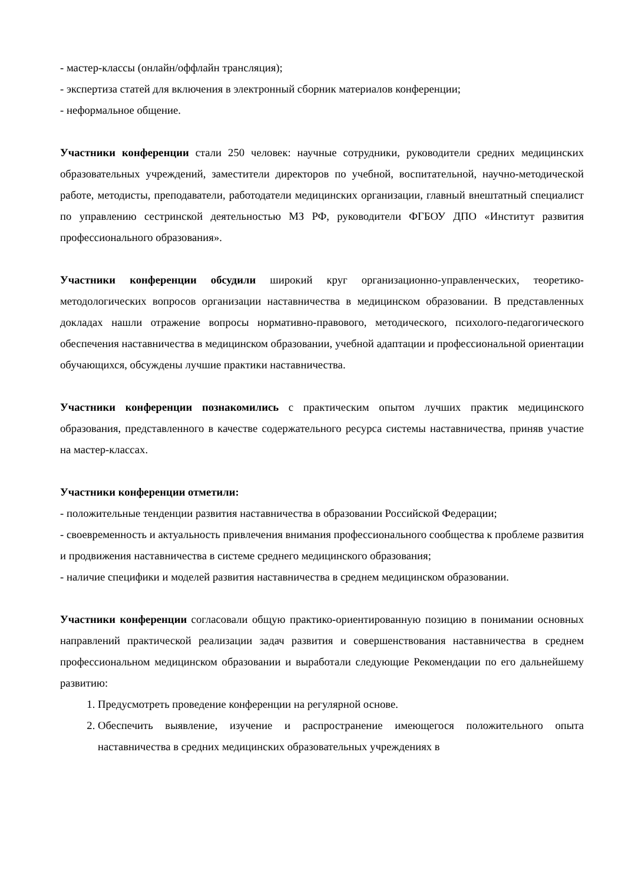- мастер-классы (онлайн/оффлайн трансляция);
- экспертиза статей для включения в электронный сборник материалов конференции;
- неформальное общение.
Участники конференции стали 250 человек: научные сотрудники, руководители средних медицинских образовательных учреждений, заместители директоров по учебной, воспитательной, научно-методической работе, методисты, преподаватели, работодатели медицинских организации, главный внештатный специалист по управлению сестринской деятельностью МЗ РФ, руководители ФГБОУ ДПО «Институт развития профессионального образования».
Участники конференции обсудили широкий круг организационно-управленческих, теоретико-методологических вопросов организации наставничества в медицинском образовании. В представленных докладах нашли отражение вопросы нормативно-правового, методического, психолого-педагогического обеспечения наставничества в медицинском образовании, учебной адаптации и профессиональной ориентации обучающихся, обсуждены лучшие практики наставничества.
Участники конференции познакомились с практическим опытом лучших практик медицинского образования, представленного в качестве содержательного ресурса системы наставничества, приняв участие на мастер-классах.
Участники конференции отметили:
- положительные тенденции развития наставничества в образовании Российской Федерации;
- своевременность и актуальность привлечения внимания профессионального сообщества к проблеме развития и продвижения наставничества в системе среднего медицинского образования;
- наличие специфики и моделей развития наставничества в среднем медицинском образовании.
Участники конференции согласовали общую практико-ориентированную позицию в понимании основных направлений практической реализации задач развития и совершенствования наставничества в среднем профессиональном медицинском образовании и выработали следующие Рекомендации по его дальнейшему развитию:
1. Предусмотреть проведение конференции на регулярной основе.
2. Обеспечить выявление, изучение и распространение имеющегося положительного опыта наставничества в средних медицинских образовательных учреждениях в